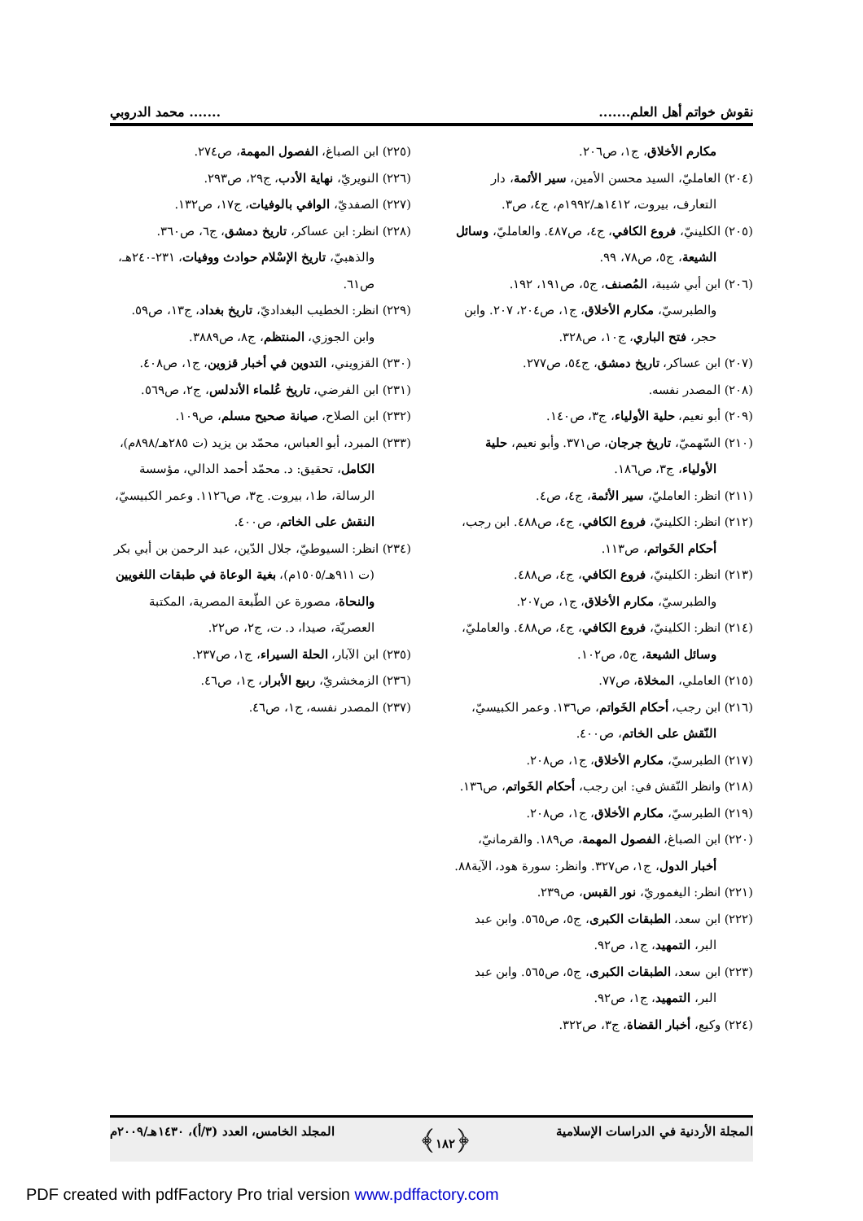نقوش خواتم أهل العلم.............. محمد الدروبي
مكارم الأخلاق، ج١، ص٢٠٦.
(٢٠٤) العامليّ، السيد محسن الأمين، سير الأئمة، دار التعارف، بيروت، ١٤١٢هـ/١٩٩٢م، ج٤، ص٣.
(٢٠٥) الكلينيّ، فروع الكافي، ج٤، ص٤٨٧. والعامليّ، وسائل الشيعة، ج٥، ص٧٨، ٩٩.
(٢٠٦) ابن أبي شيبة، المُصنف، ج٥، ص١٩١، ١٩٢. والطبرسيّ، مكارم الأخلاق، ج١، ص٢٠٤، ٢٠٧. وابن حجر، فتح الباري، ج١٠، ص٣٢٨.
(٢٠٧) ابن عساكر، تاريخ دمشق، ج٥٤، ص٢٧٧.
(٢٠٨) المصدر نفسه.
(٢٠٩) أبو نعيم، حلية الأولياء، ج٣، ص١٤٠.
(٢١٠) السّهميّ، تاريخ جرجان، ص٣٧١. وأبو نعيم، حلية الأولياء، ج٣، ص١٨٦.
(٢١١) انظر: العامليّ، سير الأئمة، ج٤، ص٤.
(٢١٢) انظر: الكلينيّ، فروع الكافي، ج٤، ص٤٨٨. ابن رجب، أحكام الخَواتم، ص١١٣.
(٢١٣) انظر: الكلينيّ، فروع الكافي، ج٤، ص٤٨٨. والطبرسيّ، مكارم الأخلاق، ج١، ص٢٠٧.
(٢١٤) انظر: الكلينيّ، فروع الكافي، ج٤، ص٤٨٨. والعامليّ، وسائل الشيعة، ج٥، ص١٠٢.
(٢١٥) العاملي، المخلاة، ص٧٧.
(٢١٦) ابن رجب، أحكام الخَواتم، ص١٣٦. وعمر الكبيسيّ، النّقش على الخاتم، ص٤٠٠.
(٢١٧) الطبرسيّ، مكارم الأخلاق، ج١، ص٢٠٨.
(٢١٨) وانظر النّقش في: ابن رجب، أحكام الخَواتم، ص١٣٦.
(٢١٩) الطبرسيّ، مكارم الأخلاق، ج١، ص٢٠٨.
(٢٢٠) ابن الصباغ، الفصول المهمة، ص١٨٩. والقرمانيّ، أخبار الدول، ج١، ص٣٢٧. وانظر: سورة هود، الآية٨٨.
(٢٢١) انظر: اليغموريّ، نور القبس، ص٢٣٩.
(٢٢٢) ابن سعد، الطبقات الكبرى، ج٥، ص٥٦٥. وابن عبد البر، التمهيد، ج١، ص٩٢.
(٢٢٣) ابن سعد، الطبقات الكبرى، ج٥، ص٥٦٥. وابن عبد البر، التمهيد، ج١، ص٩٢.
(٢٢٤) وكيع، أخبار القضاة، ج٣، ص٣٢٢.
(٢٢٥) ابن الصباغ، الفصول المهمة، ص٢٧٤.
(٢٢٦) النويريّ، نهاية الأدب، ج٢٩، ص٢٩٣.
(٢٢٧) الصفديّ، الوافي بالوفيات، ج١٧، ص١٣٢.
(٢٢٨) انظر: ابن عساكر، تاريخ دمشق، ج٦، ص٣٦٠. والذهبيّ، تاريخ الإسْلام حوادث ووفيات، ٢٣١-٢٤٠هـ، ص٦١.
(٢٢٩) انظر: الخطيب البغداديّ، تاريخ بغداد، ج١٣، ص٥٩. وابن الجوزي، المنتظم، ج٨، ص٣٨٨٩.
(٢٣٠) القزويني، التدوين في أخبار قزوين، ج١، ص٤٠٨.
(٢٣١) ابن الفرضي، تاريخ عُلماء الأندلس، ج٢، ص٥٦٩.
(٢٣٢) ابن الصلاح، صيانة صحيح مسلم، ص١٠٩.
(٢٣٣) المبرد، أبو العباس، محمّد بن يزيد (ت ٢٨٥هـ/٨٩٨م)، الكامل، تحقيق: د. محمّد أحمد الدالي، مؤسسة الرسالة، ط١، بيروت. ج٣، ص١١٢٦. وعمر الكبيسيّ، النقش على الخاتم، ص٤٠٠.
(٢٣٤) انظر: السيوطيّ، جلال الدّين، عبد الرحمن بن أبي بكر (ت ٩١١هـ/١٥٠٥م)، بغية الوعاة في طبقات اللغويين والنحاة، مصورة عن الطّبعة المصرية، المكتبة العصريّة، صيدا، د. ت، ج٢، ص٢٢.
(٢٣٥) ابن الآبار، الحلة السيراء، ج١، ص٢٣٧.
(٢٣٦) الزمخشريّ، ربيع الأبرار، ج١، ص٤٦.
(٢٣٧) المصدر نفسه، ج١، ص٤٦.
المجلة الأردنية في الدراسات الإسلامية ﴿١٨٢﴾ المجلد الخامس، العدد (٣/أ)، ١٤٣٠هـ/٢٠٠٩م
PDF created with pdfFactory Pro trial version www.pdffactory.com